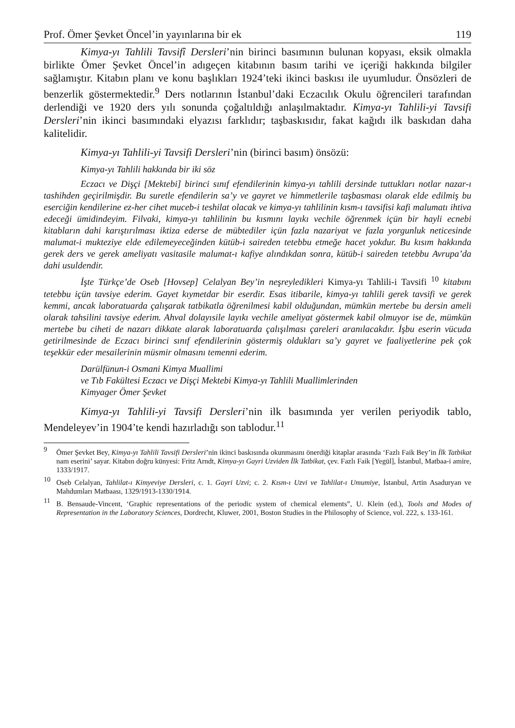Prof. Ömer Şevket Öncel’in yayınlarına bir ek 119
Kimya-yı Tahlili Tavsifî Dersleri’nin birinci basımının bulunan kopyası, eksik olmakla birlikte Ömer Şevket Öncel’in adıgeçen kitabının basım tarihi ve içeriği hakkında bilgiler sağlamıştır. Kitabın planı ve konu başlıkları 1924’teki ikinci baskısı ile uyumludur. Önsözleri de benzerlik göstermektedir.<sup>9</sup> Ders notlarının İstanbul’daki Eczacılık Okulu öğrencileri tarafından derlendiği ve 1920 ders yılı sonunda çoğaltıldığı anlaşılmaktadır. Kimya-yı Tahlili-yi Tavsifi Dersleri’nin ikinci basımındaki elyazısı farklıdır; taşbaskısıdır, fakat kağıdı ilk baskıdan daha kalitelidir.
Kimya-yı Tahlili-yi Tavsifi Dersleri’nin (birinci basım) önsözü:
Kimya-yı Tahlili hakkında bir iki söz
Eczacı ve Dişçi [Mektebi] birinci sınıf efendilerinin kimya-yı tahlili dersinde tuttukları notlar nazar-ı tashihden geçirilmişdir. Bu suretle efendilerin sa’y ve gayret ve himmetlerile taşbasması olarak elde edilmiş bu eserciğin kendilerine ez-her cihet muceb-i teshilat olacak ve kimya-yı tahlilinin kısm-ı tavsifisi kafi malumatı ihtiva edeceği ümidindeyim. Filvaki, kimya-yı tahlilinin bu kısmını layıkı vechile öğrenmek içün bir hayli ecnebi kitabların dahi karıştırılması iktiza ederse de mübtediler içün fazla nazariyat ve fazla yorgunluk neticesinde malumat-i mukteziye elde edilemeyeceğinden kütüb-i saireden tetebbu etmeğe hacet yokdur. Bu kısım hakkında gerek ders ve gerek ameliyatı vasitasile malumat-ı kafiye alındıkdan sonra, kütüb-i saireden tetebbu Avrupa’da dahi usuldendir.
İşte Türkçe’de Oseb [Hovsep] Celalyan Bey’in neşreyledikleri Kimya-yı Tahlili-i Tavsifi <sup>10</sup> kitabını tetebbu içün tavsiye ederim. Gayet kıymetdar bir eserdir. Esas itibarile, kimya-yı tahlili gerek tavsifi ve gerek kemmi, ancak laboratuarda çalışarak tatbikatla öğrenilmesi kabil olduğundan, mümkün mertebe bu dersin ameli olarak tahsilini tavsiye ederim. Ahval dolayısile layıkı vechile ameliyat göstermek kabil olmuyor ise de, mümkün mertebe bu ciheti de nazarı dikkate alarak laboratuarda çalışılması çareleri aranılacakdır. İşbu eserin vücuda getirilmesinde de Eczacı birinci sınıf efendilerinin göstermiş oldukları sa’y gayret ve faaliyetlerine pek çok teşekkür eder mesailerinin müsmir olmasını temenni ederim.
Darülfünun-i Osmani Kimya Muallimi
ve Tıb Fakültesi Eczacı ve Dişçi Mektebi Kimya-yı Tahlili Muallimlerinden
Kimyager Ömer Şevket
Kimya-yı Tahlili-yi Tavsifi Dersleri’nin ilk basımında yer verilen periyodik tablo, Mendeleyev’in 1904’te kendi hazırladığı son tablodur.<sup>11</sup>
9
Ömer Şevket Bey, Kimya-yı Tahlili Tavsifi Dersleri’nin ikinci baskısında okunmasını önerdiği kitaplar arasında ‘Fazlı Faik Bey’in İlk Tatbikat nam eserini’ sayar. Kitabın doğru künyesi: Fritz Arndt, Kimya-yı Gayri Uzviden İlk Tatbikat, çev. Fazlı Faik [Yegül], İstanbul, Matbaa-i amire, 1333/1917.
10
Oseb Celalyan, Tahlilat-ı Kimyeviye Dersleri, c. 1. Gayri Uzvi; c. 2. Kısm-ı Uzvi ve Tahlilat-ı Umumiye, İstanbul, Artin Asaduryan ve Mahdumları Matbaası, 1329/1913-1330/1914.
11
B. Bensaude-Vincent, ‘Graphic representations of the periodic system of chemical elements”, U. Klein (ed.), Tools and Modes of Representation in the Laboratory Sciences, Dordrecht, Kluwer, 2001, Boston Studies in the Philosophy of Science, vol. 222, s. 133-161.